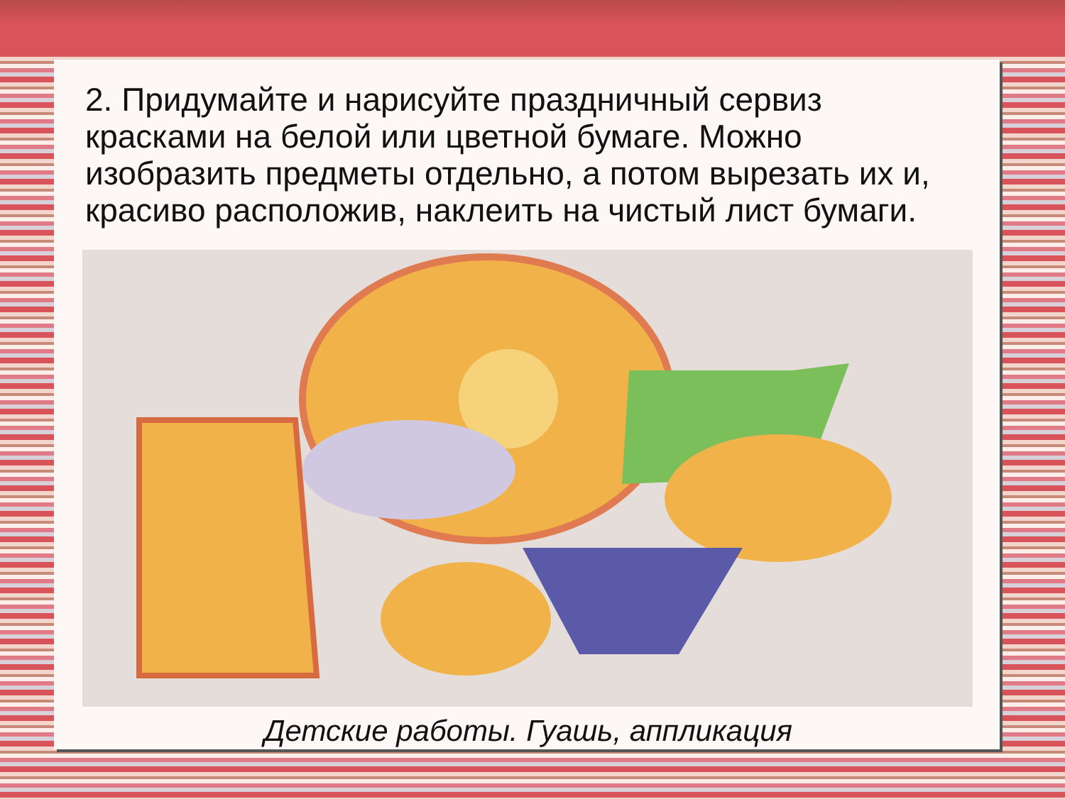2. Придумайте и нарисуйте праздничный сервиз красками на белой или цветной бумаге. Можно изобразить предметы отдельно, а потом вырезать их и, красиво расположив, наклеить на чистый лист бумаги.
Детские работы. Гуашь, аппликация